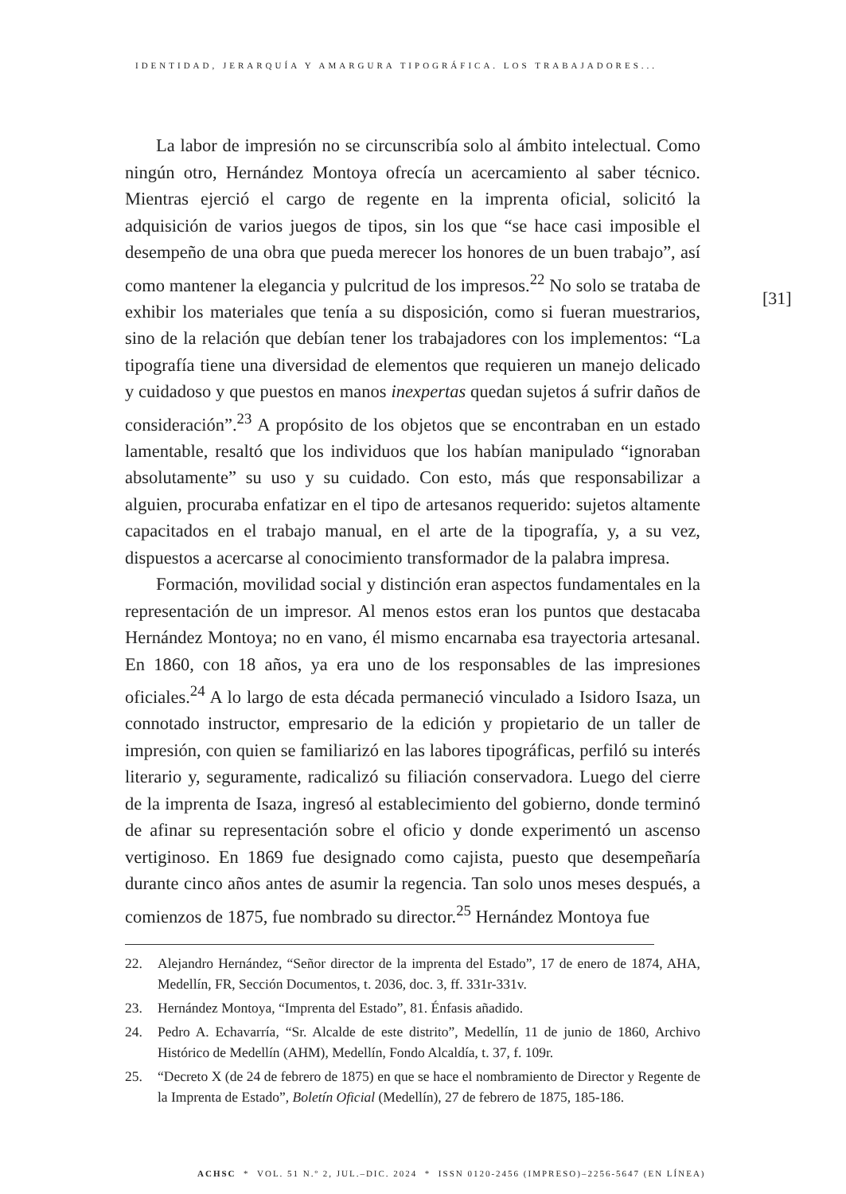IDENTIDAD, JERARQUÍA Y AMARGURA TIPOGRÁFICA. LOS TRABAJADORES...
[31]
La labor de impresión no se circunscribía solo al ámbito intelectual. Como ningún otro, Hernández Montoya ofrecía un acercamiento al saber técnico. Mientras ejerció el cargo de regente en la imprenta oficial, solicitó la adquisición de varios juegos de tipos, sin los que “se hace casi imposible el desempeño de una obra que pueda merecer los honores de un buen trabajo”, así como mantener la elegancia y pulcritud de los impresos.<sup>22</sup> No solo se trataba de exhibir los materiales que tenía a su disposición, como si fueran muestrarios, sino de la relación que debían tener los trabajadores con los implementos: “La tipografía tiene una diversidad de elementos que requieren un manejo delicado y cuidadoso y que puestos en manos inexpertas quedan sujetos á sufrir daños de consideración”.<sup>23</sup> A propósito de los objetos que se encontraban en un estado lamentable, resaltó que los individuos que los habían manipulado “ignoraban absolutamente” su uso y su cuidado. Con esto, más que responsabilizar a alguien, procuraba enfatizar en el tipo de artesanos requerido: sujetos altamente capacitados en el trabajo manual, en el arte de la tipografía, y, a su vez, dispuestos a acercarse al conocimiento transformador de la palabra impresa.
Formación, movilidad social y distinción eran aspectos fundamentales en la representación de un impresor. Al menos estos eran los puntos que destacaba Hernández Montoya; no en vano, él mismo encarnaba esa trayectoria artesanal. En 1860, con 18 años, ya era uno de los responsables de las impresiones oficiales.<sup>24</sup> A lo largo de esta década permaneció vinculado a Isidoro Isaza, un connotado instructor, empresario de la edición y propietario de un taller de impresión, con quien se familiarizó en las labores tipográficas, perfiló su interés literario y, seguramente, radicalizó su filiación conservadora. Luego del cierre de la imprenta de Isaza, ingresó al establecimiento del gobierno, donde terminó de afinar su representación sobre el oficio y donde experimentó un ascenso vertiginoso. En 1869 fue designado como cajista, puesto que desempeñaría durante cinco años antes de asumir la regencia. Tan solo unos meses después, a comienzos de 1875, fue nombrado su director.<sup>25</sup> Hernández Montoya fue
22. Alejandro Hernández, “Señor director de la imprenta del Estado”, 17 de enero de 1874, AHA, Medellín, FR, Sección Documentos, t. 2036, doc. 3, ff. 331r-331v.
23. Hernández Montoya, “Imprenta del Estado”, 81. Énfasis añadido.
24. Pedro A. Echavarría, “Sr. Alcalde de este distrito”, Medellín, 11 de junio de 1860, Archivo Histórico de Medellín (AHM), Medellín, Fondo Alcaldía, t. 37, f. 109r.
25. “Decreto X (de 24 de febrero de 1875) en que se hace el nombramiento de Director y Regente de la Imprenta de Estado”, Boletín Oficial (Medellín), 27 de febrero de 1875, 185-186.
ACHSC * VOL. 51 N.º 2, JUL.–DIC. 2024 * ISSN 0120-2456 (IMPRESO)–2256-5647 (EN LÍNEA)